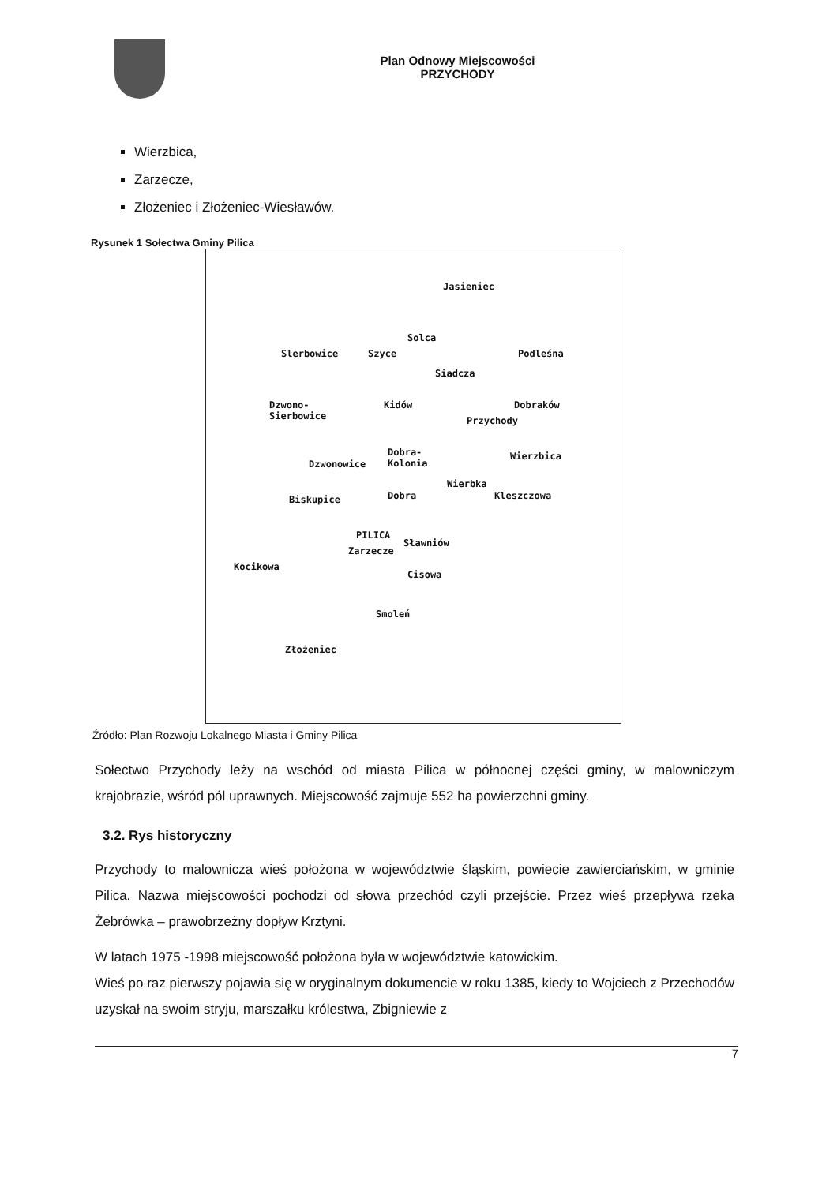Plan Odnowy Miejscowości
PRZYCHODY
Wierzbica,
Zarzecze,
Złożeniec i Złożeniec-Wiesławów.
Rysunek 1 Sołectwa Gminy Pilica
Jasieniec
Solca
Slerbowice Szyce Podleśna
Siadcza
Dzwono-
Sierbowice
Kidów Dobraków
Przychody
Dobra-
Kolonia Dzwonowice
Wierzbica
Wierbka
Kleszczowa Biskupice Dobra
PILICA
Sławniów
Zarzecze
Kocikowa
Cisowa
Smoleń
Złożeniec
Źródło: Plan Rozwoju Lokalnego Miasta i Gminy Pilica
Sołectwo Przychody leży na wschód od miasta Pilica w północnej części gminy, w malowniczym krajobrazie, wśród pól uprawnych. Miejscowość zajmuje 552 ha powierzchni gminy.
3.2. Rys historyczny
Przychody to malownicza wieś położona w województwie śląskim, powiecie zawierciańskim, w gminie Pilica. Nazwa miejscowości pochodzi od słowa przechód czyli przejście. Przez wieś przepływa rzeka Żebrówka – prawobrzeżny dopływ Krztyni.
W latach 1975 -1998 miejscowość położona była w województwie katowickim.
Wieś po raz pierwszy pojawia się w oryginalnym dokumencie w roku 1385, kiedy to Wojciech z Przechodów uzyskał na swoim stryju, marszałku królestwa, Zbigniewie z
7